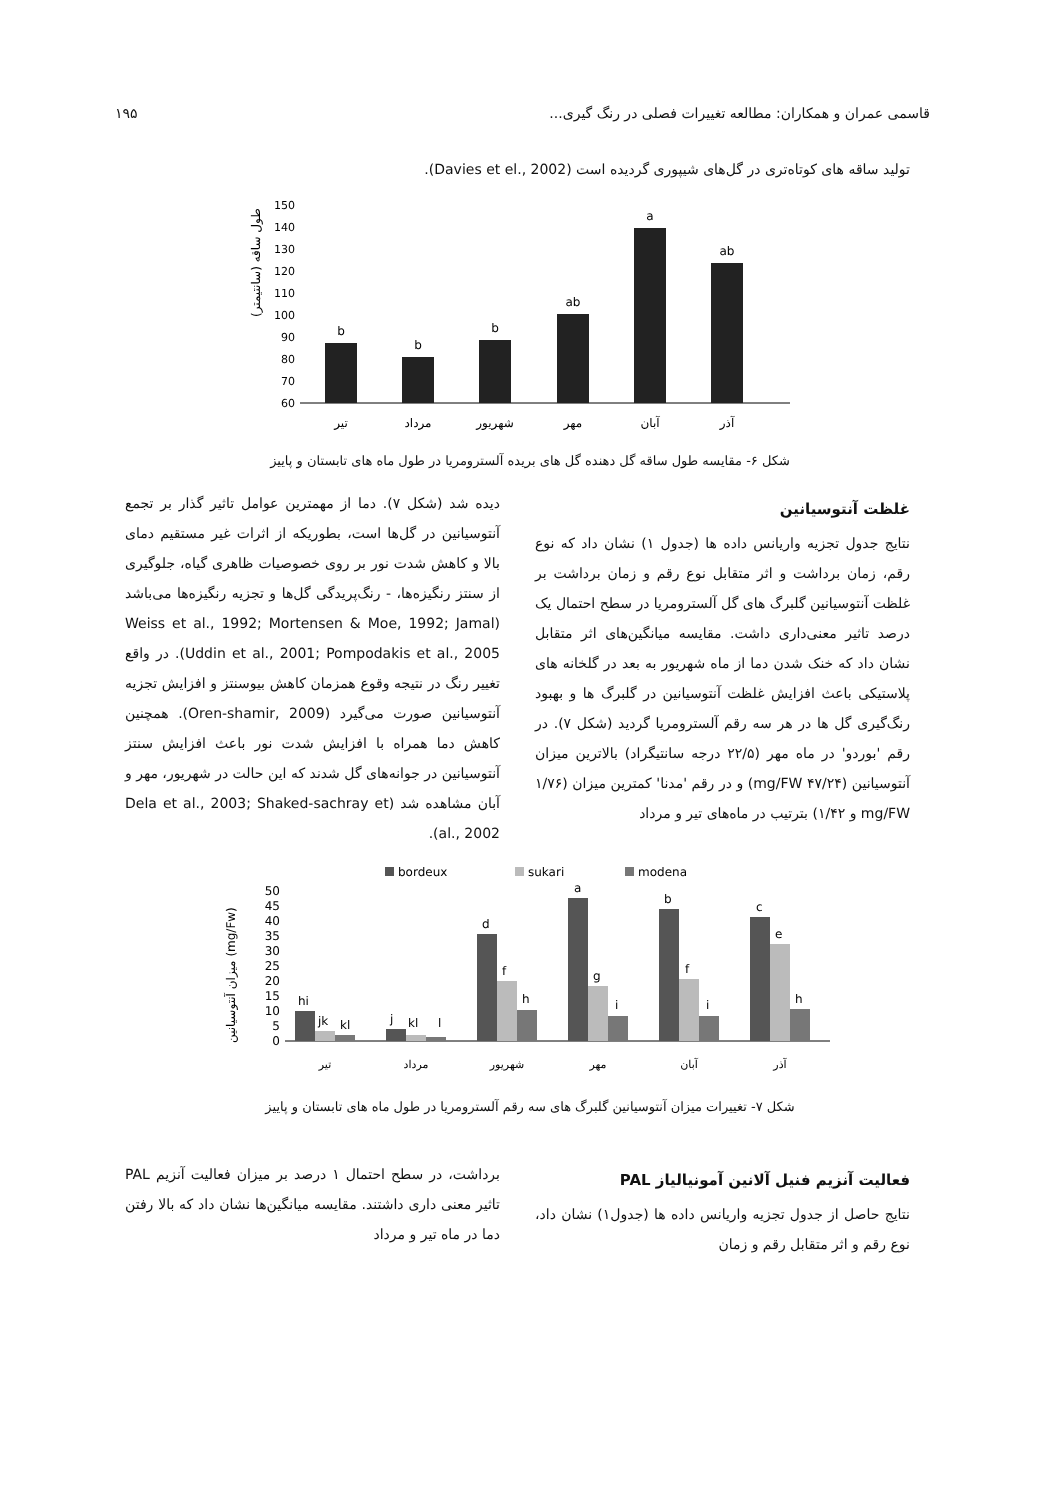قاسمی عمران و همکاران: مطالعه تغییرات فصلی در رنگ گیری... ۱۹۵
تولید ساقه های کوتاه‌تری در گل‌های شیپوری گردیده است (Davies et el., 2002).
طول ساقه (سانتیمتر)
150
140
130
120
110
100
90
80
70
60
b
b
b
ab
a
ab
تیر
مرداد
شهریور
مهر
آبان
آذر
شکل ۶- مقایسه طول ساقه گل دهنده گل های بریده آلسترومریا در طول ماه های تابستان و پاییز
غلظت آنتوسیانین
نتایج جدول تجزیه واریانس داده ها (جدول ۱) نشان داد که نوع رقم، زمان برداشت و اثر متقابل نوع رقم و زمان برداشت بر غلظت آنتوسیانین گلبرگ های گل آلسترومریا در سطح احتمال یک درصد تاثیر معنی‌داری داشت. مقایسه میانگین‌های اثر متقابل نشان داد که خنک شدن دما از ماه شهریور به بعد در گلخانه های پلاستیکی باعث افزایش غلظت آنتوسیانین در گلبرگ ها و بهبود رنگ‌گیری گل ها در هر سه رقم آلسترومریا گردید (شکل ۷). در رقم 'بوردو' در ماه مهر (۲۲/۵ درجه سانتیگراد) بالاترین میزان آنتوسیانین (۴۷/۲۴ mg/FW) و در رقم 'مدنا' کمترین میزان (۱/۷۶ mg/FW و ۱/۴۲) بترتیب در ماه‌های تیر و مرداد
دیده شد (شکل ۷). دما از مهمترین عوامل تاثیر گذار بر تجمع آنتوسیانین در گل‌ها است، بطوریکه از اثرات غیر مستقیم دمای بالا و کاهش شدت نور بر روی خصوصیات ظاهری گیاه، جلوگیری از سنتز رنگیزه‌ها، - رنگ‌پریدگی گل‌ها و تجزیه رنگیزه‌ها می‌باشد (Weiss et al., 1992; Mortensen & Moe, 1992; Jamal Uddin et al., 2001; Pompodakis et al., 2005). در واقع تغییر رنگ در نتیجه وقوع همزمان کاهش بیوسنتز و افزایش تجزیه آنتوسیانین صورت می‌گیرد (Oren-shamir, 2009). همچنین کاهش دما همراه با افزایش شدت نور باعث افزایش سنتز آنتوسیانین در جوانه‌های گل شدند که این حالت در شهریور، مهر و آبان مشاهده شد (Dela et al., 2003; Shaked-sachray et al., 2002).
bordeux
sukari
modena
میزان آنتوسیانین (mg/Fw)
50
45
40
35
30
25
20
15
10
5
0
hi
jk
kl
j
kl
l
d
f
h
a
g
i
b
f
i
c
e
h
تیر
مرداد
شهریور
مهر
آبان
آذر
شکل ۷- تغییرات میزان آنتوسیانین گلبرگ های سه رقم آلسترومریا در طول ماه های تابستان و پاییز
فعالیت آنزیم فنیل آلانین آمونیالیاز PAL
نتایج حاصل از جدول تجزیه واریانس داده ها (جدول۱) نشان داد، نوع رقم و اثر متقابل رقم و زمان
برداشت، در سطح احتمال ۱ درصد بر میزان فعالیت آنزیم PAL تاثیر معنی داری داشتند. مقایسه میانگین‌ها نشان داد که بالا رفتن دما در ماه تیر و مرداد